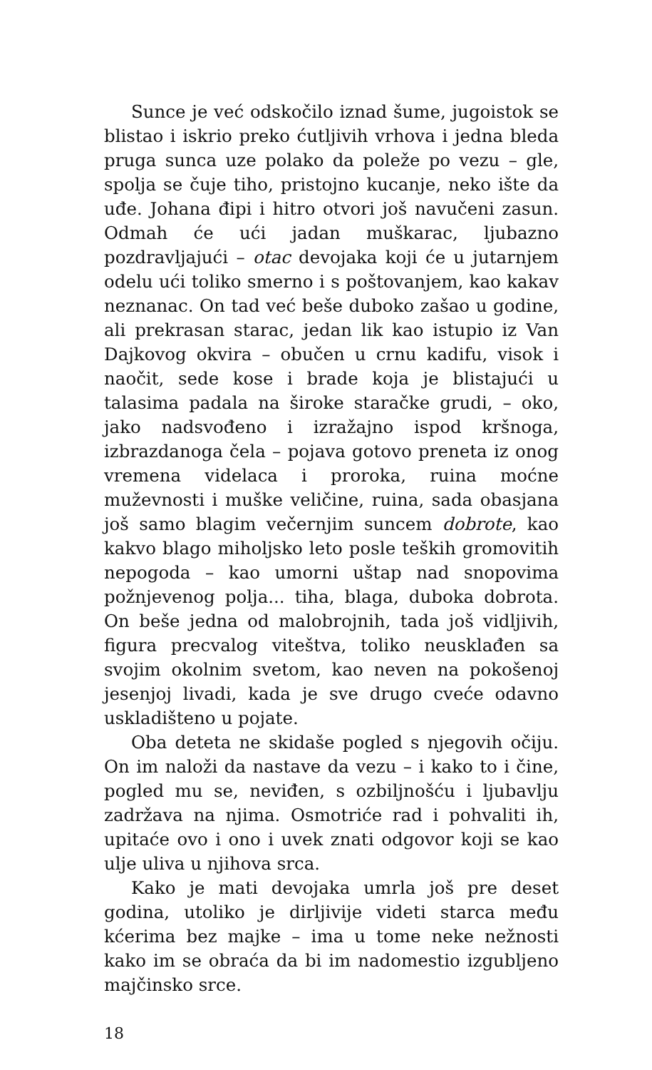Sunce je već odskočilo iznad šume, jugoistok se blistao i iskrio preko ćutljivih vrhova i jedna bleda pruga sunca uze polako da poleže po vezu – gle, spolja se čuje tiho, pristojno kucanje, neko ište da uđe. Johana đipi i hitro otvori još navučeni zasun. Odmah će ući jadan muškarac, ljubazno pozdravljajući – otac devojaka koji će u jutarnjem odelu ući toliko smerno i s poštovanjem, kao kakav neznanac. On tad već beše duboko zašao u godine, ali prekrasan starac, jedan lik kao istupio iz Van Dajkovog okvira – obučen u crnu kadifu, visok i naočit, sede kose i brade koja je blistajući u talasima padala na široke staračke grudi, – oko, jako nadsvođeno i izražajno ispod kršnoga, izbrazdanoga čela – pojava gotovo preneta iz onog vremena videlaca i proroka, ruina moćne muževnosti i muške veličine, ruina, sada obasjana još samo blagim večernjim suncem dobrote, kao kakvo blago miholjsko leto posle teških gromovitih nepogoda – kao umorni uštap nad snopovima požnjevenog polja... tiha, blaga, duboka dobrota. On beše jedna od malobrojnih, tada još vidljivih, figura precvalog viteštva, toliko neusklađen sa svojim okolnim svetom, kao neven na pokošenoj jesenjoj livadi, kada je sve drugo cveće odavno uskladišteno u pojate.
Oba deteta ne skidaše pogled s njegovih očiju. On im naloži da nastave da vezu – i kako to i čine, pogled mu se, neviđen, s ozbiljnošću i ljubavlju zadržava na njima. Osmotriće rad i pohvaliti ih, upitaće ovo i ono i uvek znati odgovor koji se kao ulje uliva u njihova srca.
Kako je mati devojaka umrla još pre deset godina, utoliko je dirljivije videti starca među kćerima bez majke – ima u tome neke nežnosti kako im se obraća da bi im nadomestio izgubljeno majčinsko srce.
18